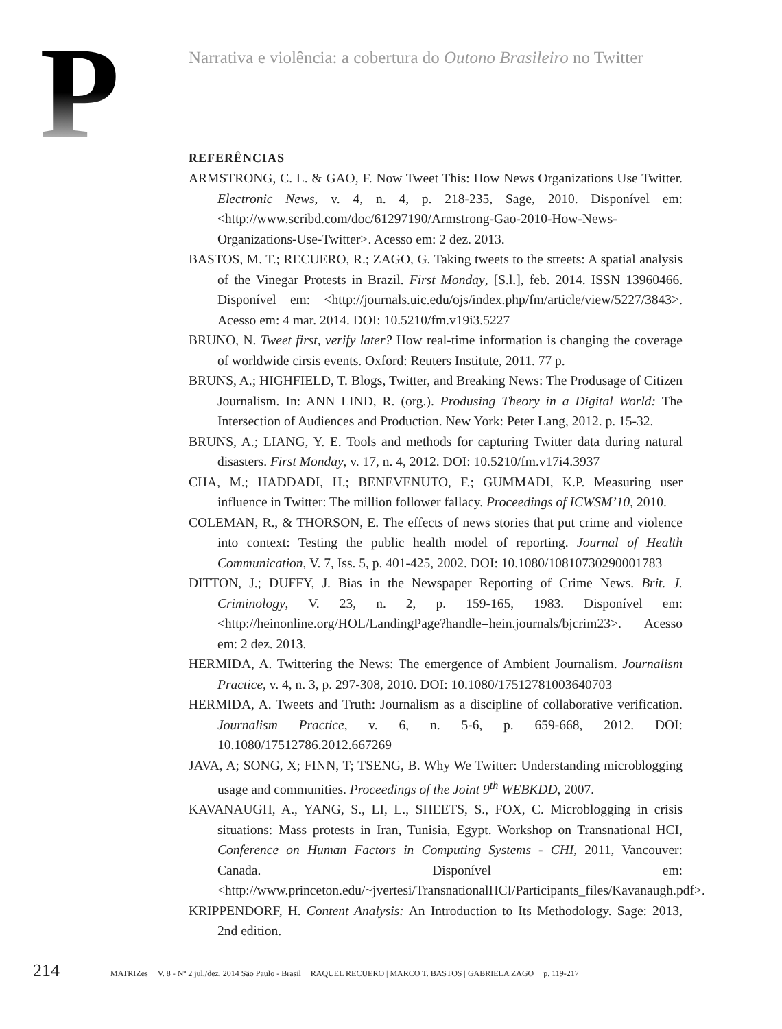P
Narrativa e violência: a cobertura do Outono Brasileiro no Twitter
REFERÊNCIAS
ARMSTRONG, C. L. & GAO, F. Now Tweet This: How News Organizations Use Twitter. Electronic News, v. 4, n. 4, p. 218-235, Sage, 2010. Disponível em: <http://www.scribd.com/doc/61297190/Armstrong-Gao-2010-How-News-Organizations-Use-Twitter>. Acesso em: 2 dez. 2013.
BASTOS, M. T.; RECUERO, R.; ZAGO, G. Taking tweets to the streets: A spatial analysis of the Vinegar Protests in Brazil. First Monday, [S.l.], feb. 2014. ISSN 13960466. Disponível em: <http://journals.uic.edu/ojs/index.php/fm/article/view/5227/3843>. Acesso em: 4 mar. 2014. DOI: 10.5210/fm.v19i3.5227
BRUNO, N. Tweet first, verify later? How real-time information is changing the coverage of worldwide cirsis events. Oxford: Reuters Institute, 2011. 77 p.
BRUNS, A.; HIGHFIELD, T. Blogs, Twitter, and Breaking News: The Produsage of Citizen Journalism. In: ANN LIND, R. (org.). Produsing Theory in a Digital World: The Intersection of Audiences and Production. New York: Peter Lang, 2012. p. 15-32.
BRUNS, A.; LIANG, Y. E. Tools and methods for capturing Twitter data during natural disasters. First Monday, v. 17, n. 4, 2012. DOI: 10.5210/fm.v17i4.3937
CHA, M.; HADDADI, H.; BENEVENUTO, F.; GUMMADI, K.P. Measuring user influence in Twitter: The million follower fallacy. Proceedings of ICWSM’10, 2010.
COLEMAN, R., & THORSON, E. The effects of news stories that put crime and violence into context: Testing the public health model of reporting. Journal of Health Communication, V. 7, Iss. 5, p. 401-425, 2002. DOI: 10.1080/10810730290001783
DITTON, J.; DUFFY, J. Bias in the Newspaper Reporting of Crime News. Brit. J. Criminology, V. 23, n. 2, p. 159-165, 1983. Disponível em: <http://heinonline.org/HOL/LandingPage?handle=hein.journals/bjcrim23>. Acesso em: 2 dez. 2013.
HERMIDA, A. Twittering the News: The emergence of Ambient Journalism. Journalism Practice, v. 4, n. 3, p. 297-308, 2010. DOI: 10.1080/17512781003640703
HERMIDA, A. Tweets and Truth: Journalism as a discipline of collaborative verification. Journalism Practice, v. 6, n. 5-6, p. 659-668, 2012. DOI: 10.1080/17512786.2012.667269
JAVA, A; SONG, X; FINN, T; TSENG, B. Why We Twitter: Understanding microblogging usage and communities. Proceedings of the Joint 9<sup>th</sup> WEBKDD, 2007.
KAVANAUGH, A., YANG, S., LI, L., SHEETS, S., FOX, C. Microblogging in crisis situations: Mass protests in Iran, Tunisia, Egypt. Workshop on Transnational HCI, Conference on Human Factors in Computing Systems - CHI, 2011, Vancouver: Canada. Disponível em: <http://www.princeton.edu/~jvertesi/TransnationalHCI/Participants_files/Kavanaugh.pdf>.
KRIPPENDORF, H. Content Analysis: An Introduction to Its Methodology. Sage: 2013, 2nd edition.
214 MATRIZes V. 8 - Nº 2 jul./dez. 2014 São Paulo - Brasil RAQUEL RECUERO | MARCO T. BASTOS | GABRIELA ZAGO p. 119-217